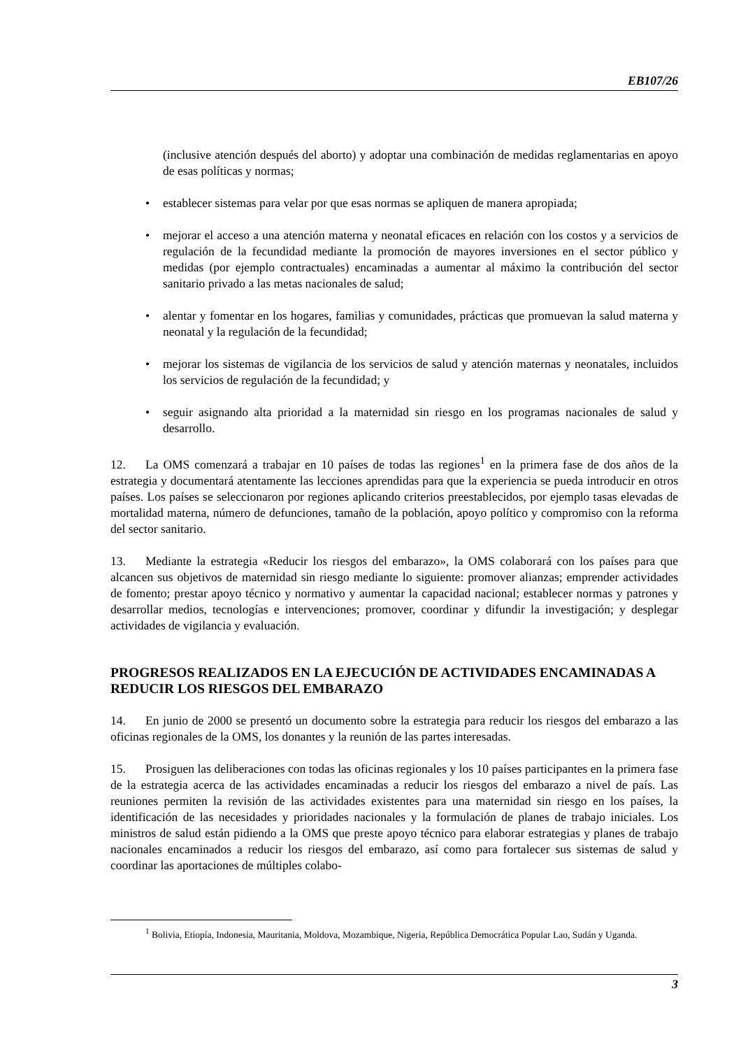EB107/26
(inclusive atención después del aborto) y adoptar una combinación de medidas reglamentarias en apoyo de esas políticas y normas;
• establecer sistemas para velar por que esas normas se apliquen de manera apropiada;
• mejorar el acceso a una atención materna y neonatal eficaces en relación con los costos y a servicios de regulación de la fecundidad mediante la promoción de mayores inversiones en el sector público y medidas (por ejemplo contractuales) encaminadas a aumentar al máximo la contribución del sector sanitario privado a las metas nacionales de salud;
• alentar y fomentar en los hogares, familias y comunidades, prácticas que promuevan la salud materna y neonatal y la regulación de la fecundidad;
• mejorar los sistemas de vigilancia de los servicios de salud y atención maternas y neonatales, incluidos los servicios de regulación de la fecundidad; y
• seguir asignando alta prioridad a la maternidad sin riesgo en los programas nacionales de salud y desarrollo.
12. La OMS comenzará a trabajar en 10 países de todas las regiones<sup>1</sup> en la primera fase de dos años de la estrategia y documentará atentamente las lecciones aprendidas para que la experiencia se pueda introducir en otros países. Los países se seleccionaron por regiones aplicando criterios preestablecidos, por ejemplo tasas elevadas de mortalidad materna, número de defunciones, tamaño de la población, apoyo político y compromiso con la reforma del sector sanitario.
13. Mediante la estrategia «Reducir los riesgos del embarazo», la OMS colaborará con los países para que alcancen sus objetivos de maternidad sin riesgo mediante lo siguiente: promover alianzas; emprender actividades de fomento; prestar apoyo técnico y normativo y aumentar la capacidad nacional; establecer normas y patrones y desarrollar medios, tecnologías e intervenciones; promover, coordinar y difundir la investigación; y desplegar actividades de vigilancia y evaluación.
PROGRESOS REALIZADOS EN LA EJECUCIÓN DE ACTIVIDADES ENCAMINADAS A REDUCIR LOS RIESGOS DEL EMBARAZO
14. En junio de 2000 se presentó un documento sobre la estrategia para reducir los riesgos del embarazo a las oficinas regionales de la OMS, los donantes y la reunión de las partes interesadas.
15. Prosiguen las deliberaciones con todas las oficinas regionales y los 10 países participantes en la primera fase de la estrategia acerca de las actividades encaminadas a reducir los riesgos del embarazo a nivel de país. Las reuniones permiten la revisión de las actividades existentes para una maternidad sin riesgo en los países, la identificación de las necesidades y prioridades nacionales y la formulación de planes de trabajo iniciales. Los ministros de salud están pidiendo a la OMS que preste apoyo técnico para elaborar estrategias y planes de trabajo nacionales encaminados a reducir los riesgos del embarazo, así como para fortalecer sus sistemas de salud y coordinar las aportaciones de múltiples colabo-
<sup>1</sup> Bolivia, Etiopía, Indonesia, Mauritania, Moldova, Mozambique, Nigeria, República Democrática Popular Lao, Sudán y Uganda.
3